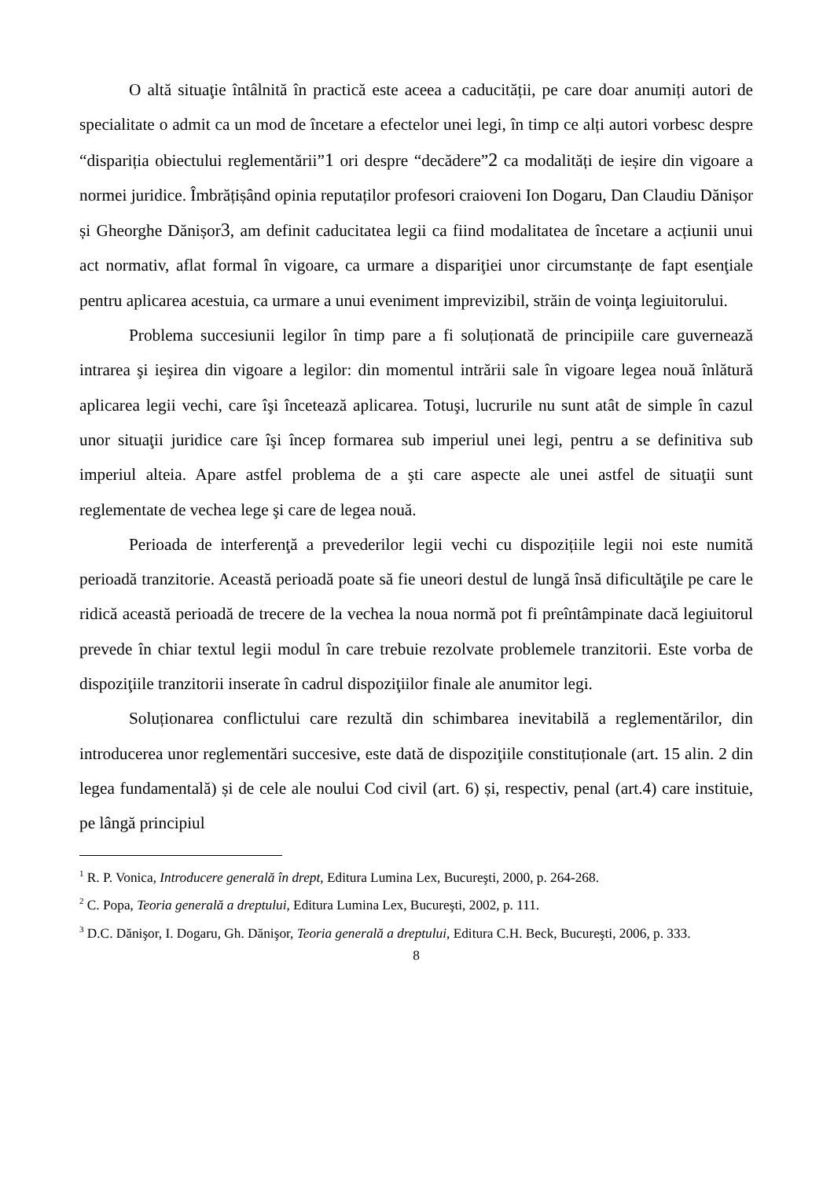O altă situaţie întâlnită în practică este aceea a caducității, pe care doar anumiți autori de specialitate o admit ca un mod de încetare a efectelor unei legi, în timp ce alți autori vorbesc despre “dispariția obiectului reglementării”1 ori despre “decădere”2 ca modalități de ieșire din vigoare a normei juridice. Îmbrățișând opinia reputaților profesori craioveni Ion Dogaru, Dan Claudiu Dănișor și Gheorghe Dănișor3, am definit caducitatea legii ca fiind modalitatea de încetare a acțiunii unui act normativ, aflat formal în vigoare, ca urmare a dispariţiei unor circumstanțe de fapt esenţiale pentru aplicarea acestuia, ca urmare a unui eveniment imprevizibil, străin de voinţa legiuitorului.
Problema succesiunii legilor în timp pare a fi soluționată de principiile care guvernează intrarea şi ieşirea din vigoare a legilor: din momentul intrării sale în vigoare legea nouă înlătură aplicarea legii vechi, care îşi încetează aplicarea. Totuşi, lucrurile nu sunt atât de simple în cazul unor situaţii juridice care îşi încep formarea sub imperiul unei legi, pentru a se definitiva sub imperiul alteia. Apare astfel problema de a şti care aspecte ale unei astfel de situaţii sunt reglementate de vechea lege şi care de legea nouă.
Perioada de interferenţă a prevederilor legii vechi cu dispozițiile legii noi este numită perioadă tranzitorie. Această perioadă poate să fie uneori destul de lungă însă dificultăţile pe care le ridică această perioadă de trecere de la vechea la noua normă pot fi preîntâmpinate dacă legiuitorul prevede în chiar textul legii modul în care trebuie rezolvate problemele tranzitorii. Este vorba de dispoziţiile tranzitorii inserate în cadrul dispoziţiilor finale ale anumitor legi.
Soluționarea conflictului care rezultă din schimbarea inevitabilă a reglementărilor, din introducerea unor reglementări succesive, este dată de dispoziţiile constituționale (art. 15 alin. 2 din legea fundamentală) și de cele ale noului Cod civil (art. 6) și, respectiv, penal (art.4) care instituie, pe lângă principiul
<sup>1</sup> R. P. Vonica, Introducere generală în drept, Editura Lumina Lex, Bucureşti, 2000, p. 264-268.
<sup>2</sup> C. Popa, Teoria generală a dreptului, Editura Lumina Lex, Bucureşti, 2002, p. 111.
<sup>3</sup> D.C. Dănişor, I. Dogaru, Gh. Dănişor, Teoria generală a dreptului, Editura C.H. Beck, Bucureşti, 2006, p. 333.
8